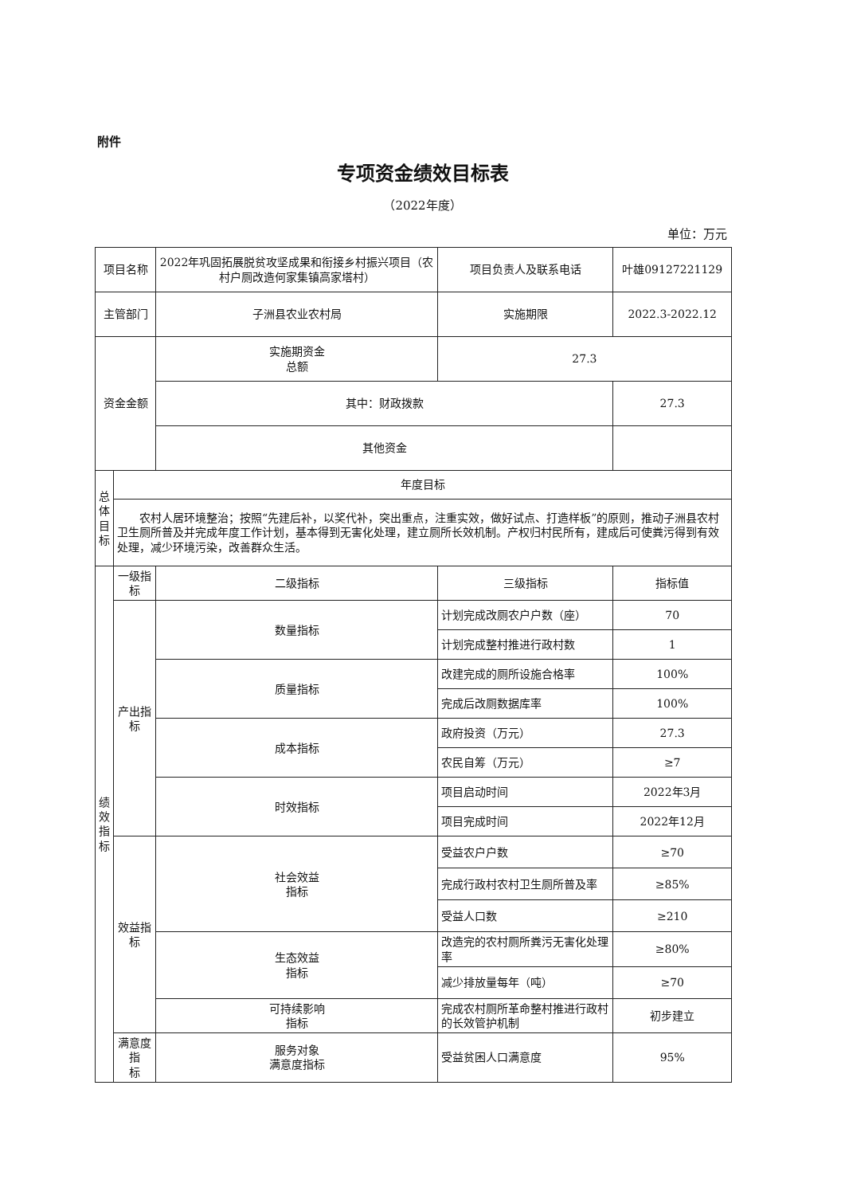附件
专项资金绩效目标表
（2022年度）
单位：万元
| 项目名称 | | 2022年巩固拓展脱贫攻坚成果和衔接乡村振兴项目（农村户厕改造何家集镇高家塔村） | | 项目负责人及联系电话 | 叶雄09127221129 | |
| 主管部门 | | 子洲县农业农村局 | | 实施期限 | 2022.3-2022.12 | |
| 资金金额 | | 实施期资金 总额 | | 27.3 | | |
| | | 其中：财政拨款 | | | 27.3 | |
| | | 其他资金 | | | | |
| 总 体 目 标 | 年度目标 | | | | | |
| | 农村人居环境整治；按照“先建后补，以奖代补，突出重点，注重实效，做好试点、打造样板”的原则，推动子洲县农村卫生厕所普及并完成年度工作计划，基本得到无害化处理，建立厕所长效机制。产权归村民所有，建成后可使粪污得到有效处理，减少环境污染，改善群众生活。 | | | | | |
| 绩 效 指 标 | 一级指标 | 二级指标 | 三级指标 | | | 指标值 |
| | 产出指标 | 数量指标 | 计划完成改厕农户户数（座） | | | 70 |
| | | | 计划完成整村推进行政村数 | | | 1 |
| | | 质量指标 | 改建完成的厕所设施合格率 | | | 100% |
| | | | 完成后改厕数据库率 | | | 100% |
| | | 成本指标 | 政府投资（万元） | | | 27.3 |
| | | | 农民自筹（万元） | | | ≥7 |
| | | 时效指标 | 项目启动时间 | | | 2022年3月 |
| | | | 项目完成时间 | | | 2022年12月 |
| | 效益指标 | 社会效益 指标 | 受益农户户数 | | | ≥70 |
| | | | 完成行政村农村卫生厕所普及率 | | | ≥85% |
| | | | 受益人口数 | | | ≥210 |
| | | 生态效益 指标 | 改造完的农村厕所粪污无害化处理率 | | | ≥80% |
| | | | 减少排放量每年（吨） | | | ≥70 |
| | | 可持续影响 指标 | 完成农村厕所革命整村推进行政村的长效管护机制 | | | 初步建立 |
| | 满意度指 标 | 服务对象 满意度指标 | 受益贫困人口满意度 | | | 95% |